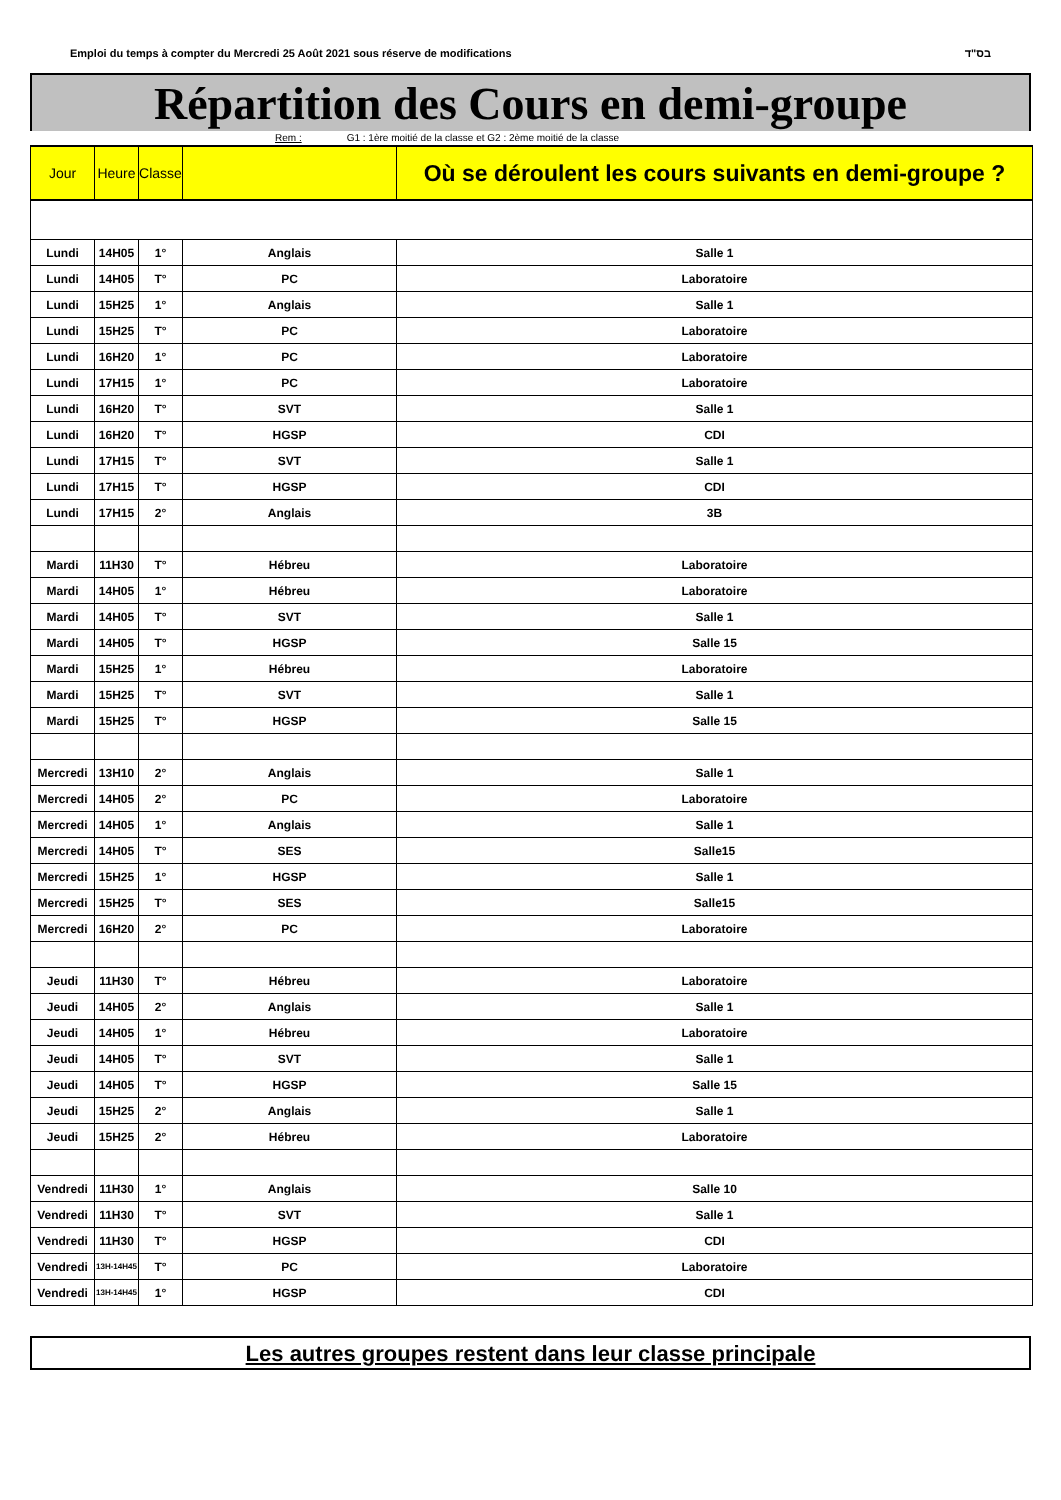Emploi du temps à compter du Mercredi 25 Août 2021 sous réserve de modifications
בס"ד
Répartition des Cours en demi-groupe
Rem : G1 : 1ère moitié de la classe et G2 : 2ème moitié de la classe
| Jour | Heure | Classe | | Où se déroulent les cours suivants en demi-groupe ? |
| --- | --- | --- | --- | --- |
| Lundi | 14H05 | 1° | Anglais | Salle 1 |
| Lundi | 14H05 | T° | PC | Laboratoire |
| Lundi | 15H25 | 1° | Anglais | Salle 1 |
| Lundi | 15H25 | T° | PC | Laboratoire |
| Lundi | 16H20 | 1° | PC | Laboratoire |
| Lundi | 17H15 | 1° | PC | Laboratoire |
| Lundi | 16H20 | T° | SVT | Salle 1 |
| Lundi | 16H20 | T° | HGSP | CDI |
| Lundi | 17H15 | T° | SVT | Salle 1 |
| Lundi | 17H15 | T° | HGSP | CDI |
| Lundi | 17H15 | 2° | Anglais | 3B |
| Mardi | 11H30 | T° | Hébreu | Laboratoire |
| Mardi | 14H05 | 1° | Hébreu | Laboratoire |
| Mardi | 14H05 | T° | SVT | Salle 1 |
| Mardi | 14H05 | T° | HGSP | Salle 15 |
| Mardi | 15H25 | 1° | Hébreu | Laboratoire |
| Mardi | 15H25 | T° | SVT | Salle 1 |
| Mardi | 15H25 | T° | HGSP | Salle 15 |
| Mercredi | 13H10 | 2° | Anglais | Salle 1 |
| Mercredi | 14H05 | 2° | PC | Laboratoire |
| Mercredi | 14H05 | 1° | Anglais | Salle 1 |
| Mercredi | 14H05 | T° | SES | Salle15 |
| Mercredi | 15H25 | 1° | HGSP | Salle 1 |
| Mercredi | 15H25 | T° | SES | Salle15 |
| Mercredi | 16H20 | 2° | PC | Laboratoire |
| Jeudi | 11H30 | T° | Hébreu | Laboratoire |
| Jeudi | 14H05 | 2° | Anglais | Salle 1 |
| Jeudi | 14H05 | 1° | Hébreu | Laboratoire |
| Jeudi | 14H05 | T° | SVT | Salle 1 |
| Jeudi | 14H05 | T° | HGSP | Salle 15 |
| Jeudi | 15H25 | 2° | Anglais | Salle 1 |
| Jeudi | 15H25 | 2° | Hébreu | Laboratoire |
| Vendredi | 11H30 | 1° | Anglais | Salle 10 |
| Vendredi | 11H30 | T° | SVT | Salle 1 |
| Vendredi | 11H30 | T° | HGSP | CDI |
| Vendredi | 13H-14H45 | T° | PC | Laboratoire |
| Vendredi | 13H-14H45 | 1° | HGSP | CDI |
Les autres groupes restent dans leur classe principale